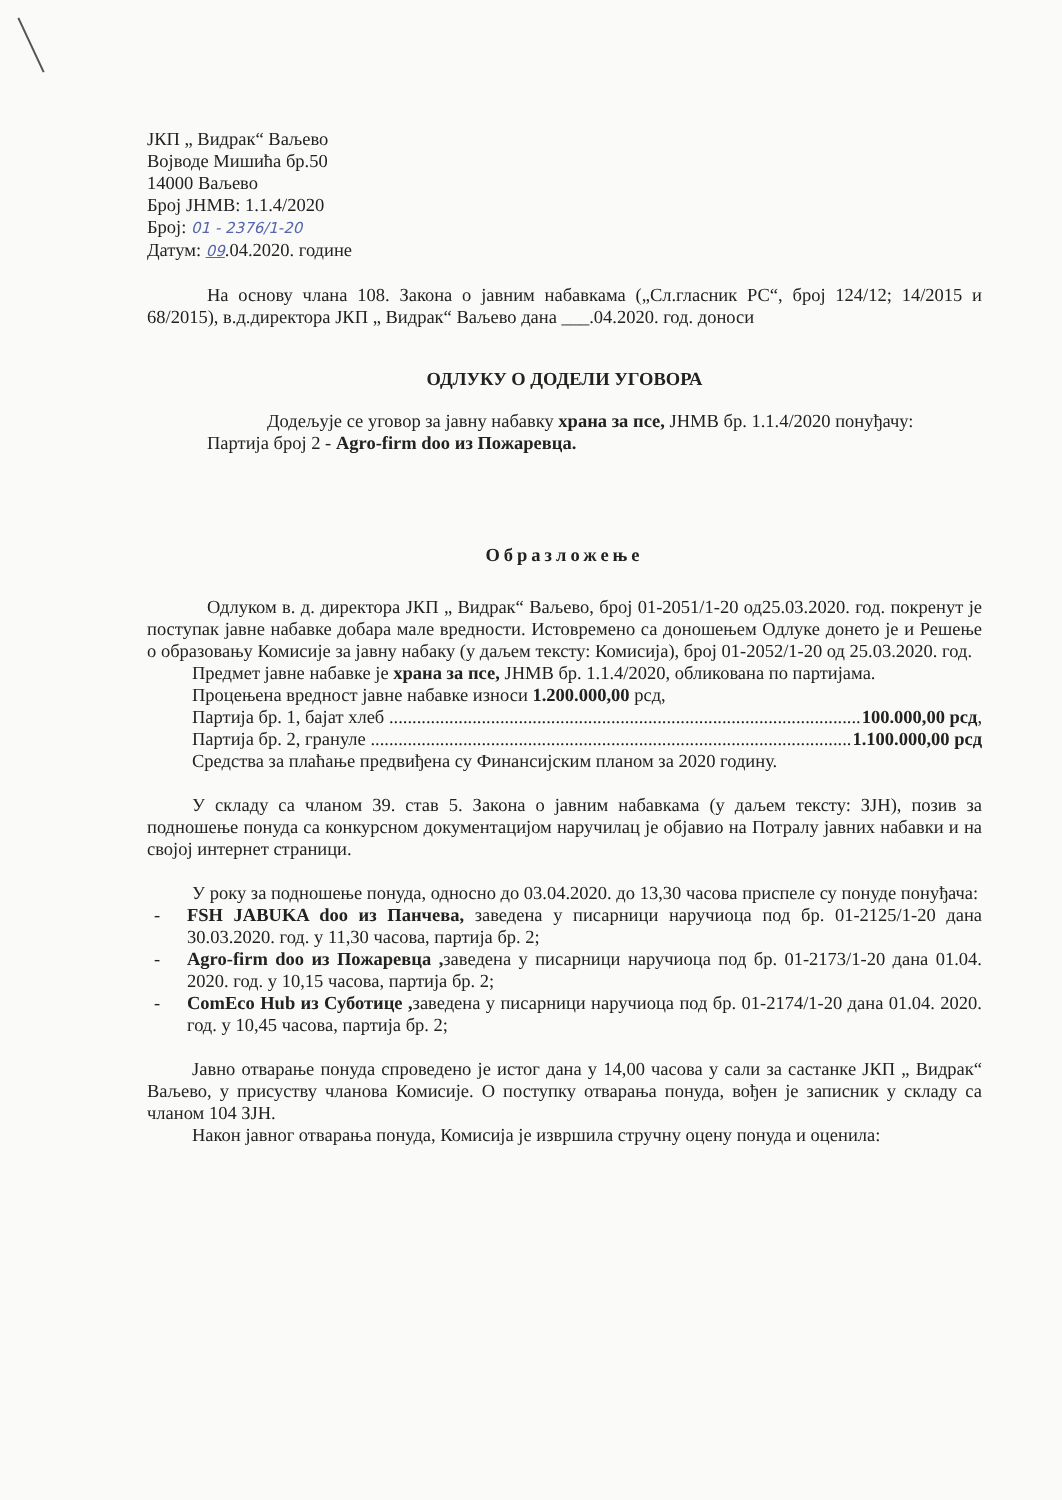ЈКП „ Видрак“ Ваљево
Војводе Мишића бр.50
14000 Ваљево
Број ЈНМВ: 1.1.4/2020
Број: 01 - 2376/1-20
Датум: 09.04.2020. године
На основу члана 108. Закона о јавним набавкама („Сл.гласник РС“, број 124/12; 14/2015 и 68/2015), в.д.директора ЈКП „ Видрак“ Ваљево дана ___.04.2020. год. доноси
ОДЛУКУ О ДОДЕЛИ УГОВОРА
Додељује се уговор за јавну набавку храна за псе, ЈНМВ бр. 1.1.4/2020 понуђачу:
Партија број 2 - Agro-firm doo из Пожаревца.
Образложење
Одлуком в. д. директора ЈКП „ Видрак“ Ваљево, број 01-2051/1-20 од25.03.2020. год. покренут је поступак јавне набавке добара мале вредности. Истовремено са доношењем Одлуке донето је и Решење о образовању Комисије за јавну набаку (у даљем тексту: Комисија), број 01-2052/1-20 од 25.03.2020. год.
Предмет јавне набавке је храна за псе, ЈНМВ бр. 1.1.4/2020, обликована по партијама.
Процењена вредност јавне набавке износи 1.200.000,00 рсд,
Партија бр. 1, бајат хлеб ........................................................................................................ 100.000,00 рсд,
Партија бр. 2, грануле ........................................................................................................ 1.100.000,00 рсд
Средства за плаћање предвиђена су Финансијским планом за 2020 годину.
У складу са чланом 39. став 5. Закона о јавним набавкама (у даљем тексту: ЗЈН), позив за подношење понуда са конкурсном документацијом наручилац је објавио на Потралу јавних набавки и на својој интернет страници.
У року за подношење понуда, односно до 03.04.2020. до 13,30 часова приспеле су понуде понуђача:
- FSH JABUKA doo из Панчева, заведена у писарници наручиоца под бр. 01-2125/1-20 дана 30.03.2020. год. у 11,30 часова, партија бр. 2;
- Agro-firm doo из Пожаревца , заведена у писарници наручиоца под бр. 01-2173/1-20 дана 01.04. 2020. год. у 10,15 часова, партија бр. 2;
- ComEco Hub из Суботице , заведена у писарници наручиоца под бр. 01-2174/1-20 дана 01.04. 2020. год. у 10,45 часова, партија бр. 2;
Јавно отварање понуда спроведено је истог дана у 14,00 часова у сали за састанке ЈКП „ Видрак“ Ваљево, у присуству чланова Комисије. О поступку отварања понуда, вођен је записник у складу са чланом 104 ЗЈН.
Након јавног отварања понуда, Комисија је извршила стручну оцену понуда и оценила: